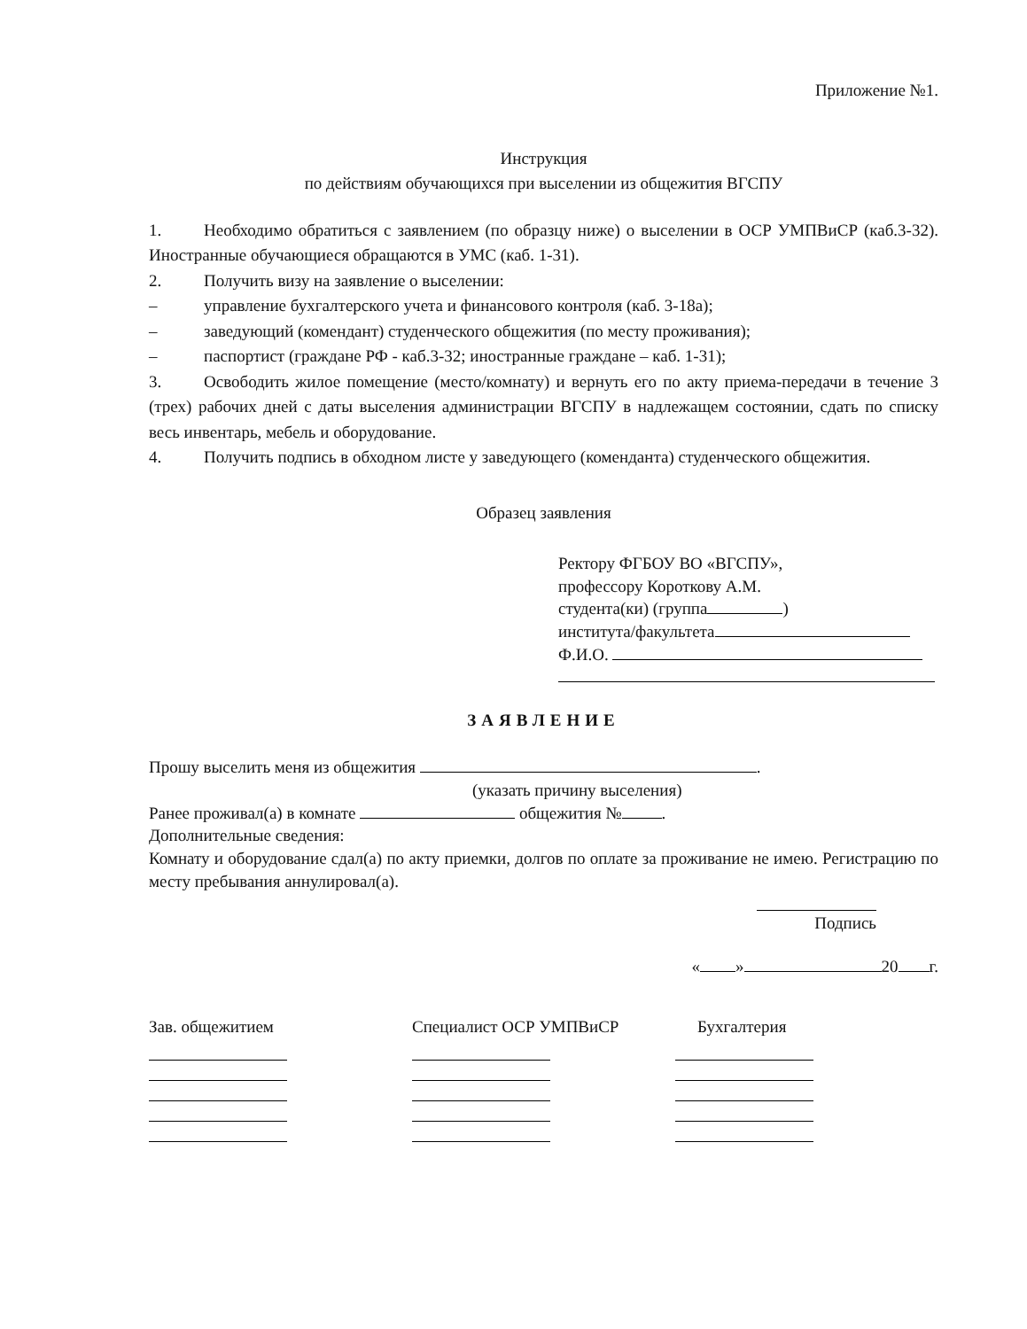Приложение №1.
Инструкция
по действиям обучающихся при выселении из общежития ВГСПУ
1. Необходимо обратиться с заявлением (по образцу ниже) о выселении в ОСР УМПВиСР (каб.3-32). Иностранные обучающиеся обращаются в УМС (каб. 1-31).
2. Получить визу на заявление о выселении:
– управление бухгалтерского учета и финансового контроля (каб. 3-18а);
– заведующий (комендант) студенческого общежития (по месту проживания);
– паспортист (граждане РФ - каб.3-32; иностранные граждане – каб. 1-31);
3. Освободить жилое помещение (место/комнату) и вернуть его по акту приема-передачи в течение 3 (трех) рабочих дней с даты выселения администрации ВГСПУ в надлежащем состоянии, сдать по списку весь инвентарь, мебель и оборудование.
4. Получить подпись в обходном листе у заведующего (коменданта) студенческого общежития.
Образец заявления
Ректору ФГБОУ ВО «ВГСПУ»,
профессору Короткову А.М.
студента(ки) (группа )
института/факультета
Ф.И.О.
ЗАЯВЛЕНИЕ
Прошу выселить меня из общежития .
(указать причину выселения)
Ранее проживал(а) в комнате общежития № .
Дополнительные сведения:
Комнату и оборудование сдал(а) по акту приемки, долгов по оплате за проживание не имею. Регистрацию по месту пребывания аннулировал(а).
Подпись
« » 20 г.
Зав. общежитием Специалист ОСР УМПВиСР Бухгалтерия